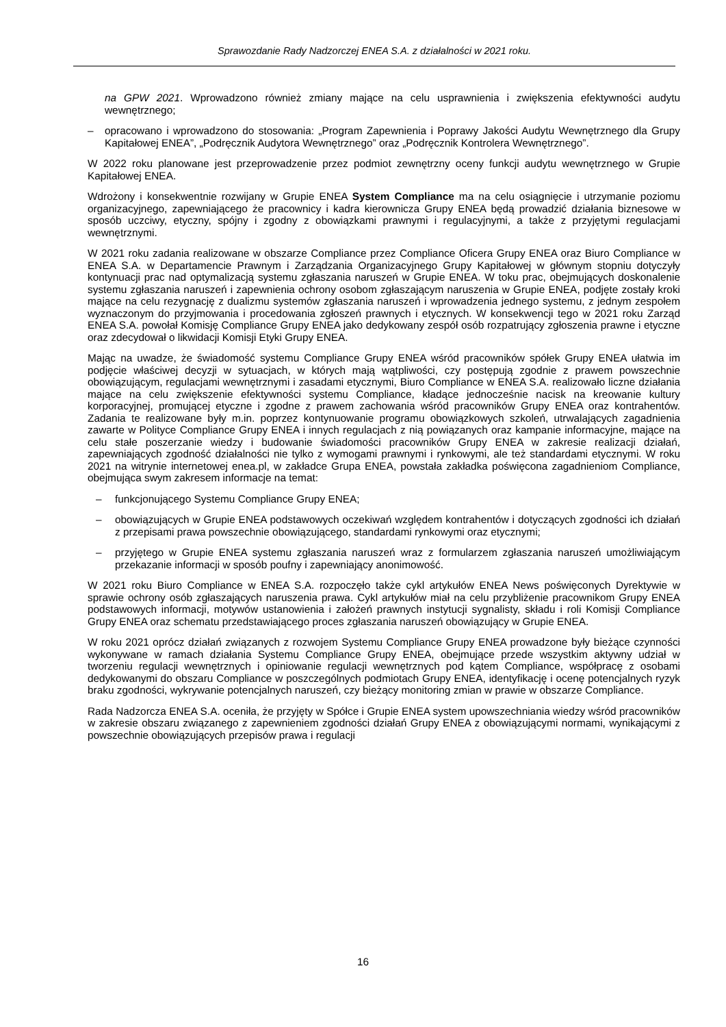Sprawozdanie Rady Nadzorczej ENEA S.A. z działalności w 2021 roku.
na GPW 2021. Wprowadzono również zmiany mające na celu usprawnienia i zwiększenia efektywności audytu wewnętrznego;
– opracowano i wprowadzono do stosowania: „Program Zapewnienia i Poprawy Jakości Audytu Wewnętrznego dla Grupy Kapitałowej ENEA”, „Podręcznik Audytora Wewnętrznego” oraz „Podręcznik Kontrolera Wewnętrznego”.
W 2022 roku planowane jest przeprowadzenie przez podmiot zewnętrzny oceny funkcji audytu wewnętrznego w Grupie Kapitałowej ENEA.
Wdrożony i konsekwentnie rozwijany w Grupie ENEA System Compliance ma na celu osiągnięcie i utrzymanie poziomu organizacyjnego, zapewniającego że pracownicy i kadra kierownicza Grupy ENEA będą prowadzić działania biznesowe w sposób uczciwy, etyczny, spójny i zgodny z obowiązkami prawnymi i regulacyjnymi, a także z przyjętymi regulacjami wewnętrznymi.
W 2021 roku zadania realizowane w obszarze Compliance przez Compliance Oficera Grupy ENEA oraz Biuro Compliance w ENEA S.A. w Departamencie Prawnym i Zarządzania Organizacyjnego Grupy Kapitałowej w głównym stopniu dotyczyły kontynuacji prac nad optymalizacją systemu zgłaszania naruszeń w Grupie ENEA. W toku prac, obejmujących doskonalenie systemu zgłaszania naruszeń i zapewnienia ochrony osobom zgłaszającym naruszenia w Grupie ENEA, podjęte zostały kroki mające na celu rezygnację z dualizmu systemów zgłaszania naruszeń i wprowadzenia jednego systemu, z jednym zespołem wyznaczonym do przyjmowania i procedowania zgłoszeń prawnych i etycznych. W konsekwencji tego w 2021 roku Zarząd ENEA S.A. powołał Komisję Compliance Grupy ENEA jako dedykowany zespół osób rozpatrujący zgłoszenia prawne i etyczne oraz zdecydował o likwidacji Komisji Etyki Grupy ENEA.
Mając na uwadze, że świadomość systemu Compliance Grupy ENEA wśród pracowników spółek Grupy ENEA ułatwia im podjęcie właściwej decyzji w sytuacjach, w których mają wątpliwości, czy postępują zgodnie z prawem powszechnie obowiązującym, regulacjami wewnętrznymi i zasadami etycznymi, Biuro Compliance w ENEA S.A. realizowało liczne działania mające na celu zwiększenie efektywności systemu Compliance, kładące jednocześnie nacisk na kreowanie kultury korporacyjnej, promującej etyczne i zgodne z prawem zachowania wśród pracowników Grupy ENEA oraz kontrahentów. Zadania te realizowane były m.in. poprzez kontynuowanie programu obowiązkowych szkoleń, utrwalających zagadnienia zawarte w Polityce Compliance Grupy ENEA i innych regulacjach z nią powiązanych oraz kampanie informacyjne, mające na celu stałe poszerzanie wiedzy i budowanie świadomości pracowników Grupy ENEA w zakresie realizacji działań, zapewniających zgodność działalności nie tylko z wymogami prawnymi i rynkowymi, ale też standardami etycznymi. W roku 2021 na witrynie internetowej enea.pl, w zakładce Grupa ENEA, powstała zakładka poświęcona zagadnieniom Compliance, obejmująca swym zakresem informacje na temat:
– funkcjonującego Systemu Compliance Grupy ENEA;
– obowiązujących w Grupie ENEA podstawowych oczekiwań względem kontrahentów i dotyczących zgodności ich działań z przepisami prawa powszechnie obowiązującego, standardami rynkowymi oraz etycznymi;
– przyjętego w Grupie ENEA systemu zgłaszania naruszeń wraz z formularzem zgłaszania naruszeń umożliwiającym przekazanie informacji w sposób poufny i zapewniający anonimowość.
W 2021 roku Biuro Compliance w ENEA S.A. rozpoczęło także cykl artykułów ENEA News poświęconych Dyrektywie w sprawie ochrony osób zgłaszających naruszenia prawa. Cykl artykułów miał na celu przybliżenie pracownikom Grupy ENEA podstawowych informacji, motywów ustanowienia i założeń prawnych instytucji sygnalisty, składu i roli Komisji Compliance Grupy ENEA oraz schematu przedstawiającego proces zgłaszania naruszeń obowiązujący w Grupie ENEA.
W roku 2021 oprócz działań związanych z rozwojem Systemu Compliance Grupy ENEA prowadzone były bieżące czynności wykonywane w ramach działania Systemu Compliance Grupy ENEA, obejmujące przede wszystkim aktywny udział w tworzeniu regulacji wewnętrznych i opiniowanie regulacji wewnętrznych pod kątem Compliance, współpracę z osobami dedykowanymi do obszaru Compliance w poszczególnych podmiotach Grupy ENEA, identyfikację i ocenę potencjalnych ryzyk braku zgodności, wykrywanie potencjalnych naruszeń, czy bieżący monitoring zmian w prawie w obszarze Compliance.
Rada Nadzorcza ENEA S.A. oceniła, że przyjęty w Spółce i Grupie ENEA system upowszechniania wiedzy wśród pracowników w zakresie obszaru związanego z zapewnieniem zgodności działań Grupy ENEA z obowiązującymi normami, wynikającymi z powszechnie obowiązujących przepisów prawa i regulacji
16